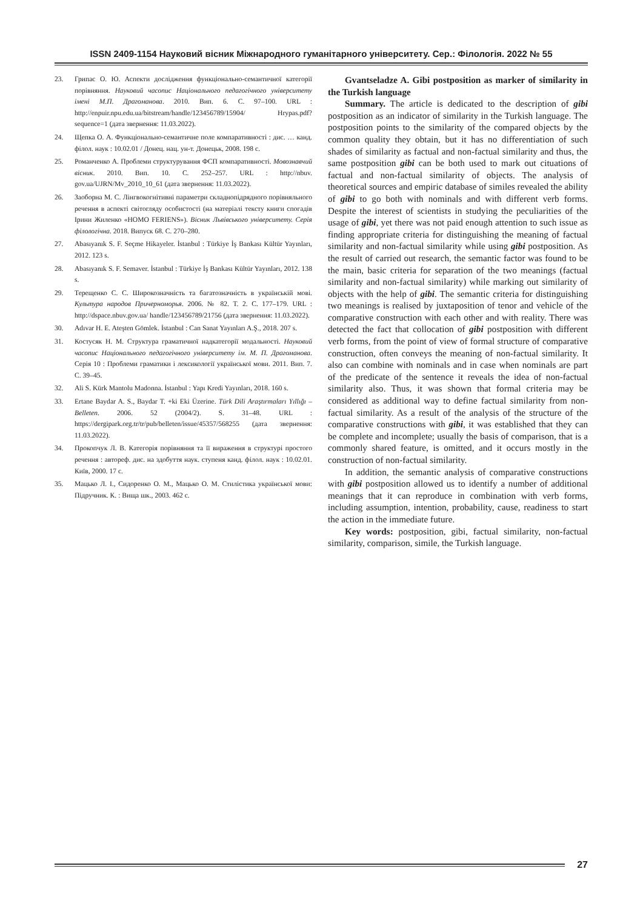ISSN 2409-1154 Науковий вісник Міжнародного гуманітарного університету. Сер.: Філологія. 2022 № 55
23. Грипас О. Ю. Аспекти дослідження функціонально-семантичної категорії порівняння. Науковий часопис Національного педагогічного університету імені М.П. Драгоманова. 2010. Вип. 6. С. 97–100. URL : http://enpuir.npu.edu.ua/bitstream/handle/123456789/15904/ Hrypas.pdf?sequence=1 (дата звернення: 11.03.2022).
24. Щепка О. А. Функціонально-семантичне поле компаративності : дис. … канд. філол. наук : 10.02.01 / Донец. нац. ун-т. Донецьк, 2008. 198 с.
25. Романченко А. Проблеми структурування ФСП компаративності. Мовознавчий вісник. 2010. Вип. 10. С. 252–257. URL : http://nbuv. gov.ua/UJRN/Mv_2010_10_61 (дата звернення: 11.03.2022).
26. Заоборна М. С. Лінгвокогнітивні параметри складнопідрядного порівняльного речення в аспекті світогляду особистості (на матеріалі тексту книги спогадів Ірини Жиленко «HOMO FERIENS»). Вісник Львівського університету. Серія філологічна. 2018. Випуск 68. С. 270–280.
27. Abasıyanık S. F. Seçme Hikayeler. İstanbul : Türkiye İş Bankası Kültür Yayınları, 2012. 123 s.
28. Abasıyanık S. F. Semaver. İstanbul : Türkiye İş Bankası Kültür Yayınları, 2012. 138 s.
29. Терещенко С. С. Широкозначність та багатозначність в українській мові. Культура народов Причерноморья. 2006. № 82. Т. 2. С. 177–179. URL : http://dspace.nbuv.gov.ua/ handle/123456789/21756 (дата звернення: 11.03.2022).
30. Adıvar H. E. Ateşten Gömlek. İstanbul : Can Sanat Yayınları A.Ş., 2018. 207 s.
31. Костусяк Н. М. Структура граматичної надкатегорії модальності. Науковий часопис Національного педагогічного університету ім. М. П. Драгоманова. Серія 10 : Проблеми граматики і лексикології української мови. 2011. Вип. 7. С. 39–45.
32. Ali S. Kürk Mantolu Madonna. İstanbul : Yapı Kredi Yayınları, 2018. 160 s.
33. Ertane Baydar A. S., Baydar T. +ki Eki Üzerine. Türk Dili Araştırmaları Yıllığı – Belleten. 2006. 52 (2004/2). S. 31–48. URL : https://dergipark.org.tr/tr/pub/belleten/issue/45357/568255 (дата звернення: 11.03.2022).
34. Прокопчук Л. В. Категорія порівняння та її вираження в структурі простого речення : автореф. дис. на здобуття наук. ступеня канд. філол. наук : 10.02.01. Київ, 2000. 17 с.
35. Мацько Л. І., Сидоренко О. М., Мацько О. М. Стилістика української мови: Підручник. К. : Вища шк., 2003. 462 с.
Gvantseladze A. Gibi postposition as marker of similarity in the Turkish language
Summary. The article is dedicated to the description of gibi postposition as an indicator of similarity in the Turkish language. The postposition points to the similarity of the compared objects by the common quality they obtain, but it has no differentiation of such shades of similarity as factual and non-factual similarity and thus, the same postposition gibi can be both used to mark out cituations of factual and non-factual similarity of objects. The analysis of theoretical sources and empiric database of similes revealed the ability of gibi to go both with nominals and with different verb forms. Despite the interest of scientists in studying the peculiarities of the usage of gibi, yet there was not paid enough attention to such issue as finding appropriate criteria for distinguishing the meaning of factual similarity and non-factual similarity while using gibi postposition. As the result of carried out research, the semantic factor was found to be the main, basic criteria for separation of the two meanings (factual similarity and non-factual similarity) while marking out similarity of objects with the help of gibi. The semantic criteria for distinguishing two meanings is realised by juxtaposition of tenor and vehicle of the comparative construction with each other and with reality. There was detected the fact that collocation of gibi postposition with different verb forms, from the point of view of formal structure of comparative construction, often conveys the meaning of non-factual similarity. It also can combine with nominals and in case when nominals are part of the predicate of the sentence it reveals the idea of non-factual similarity also. Thus, it was shown that formal criteria may be considered as additional way to define factual similarity from non-factual similarity. As a result of the analysis of the structure of the comparative constructions with gibi, it was established that they can be complete and incomplete; usually the basis of comparison, that is a commonly shared feature, is omitted, and it occurs mostly in the construction of non-factual similarity.
In addition, the semantic analysis of comparative constructions with gibi postposition allowed us to identify a number of additional meanings that it can reproduce in combination with verb forms, including assumption, intention, probability, cause, readiness to start the action in the immediate future.
Key words: postposition, gibi, factual similarity, non-factual similarity, comparison, simile, the Turkish language.
27